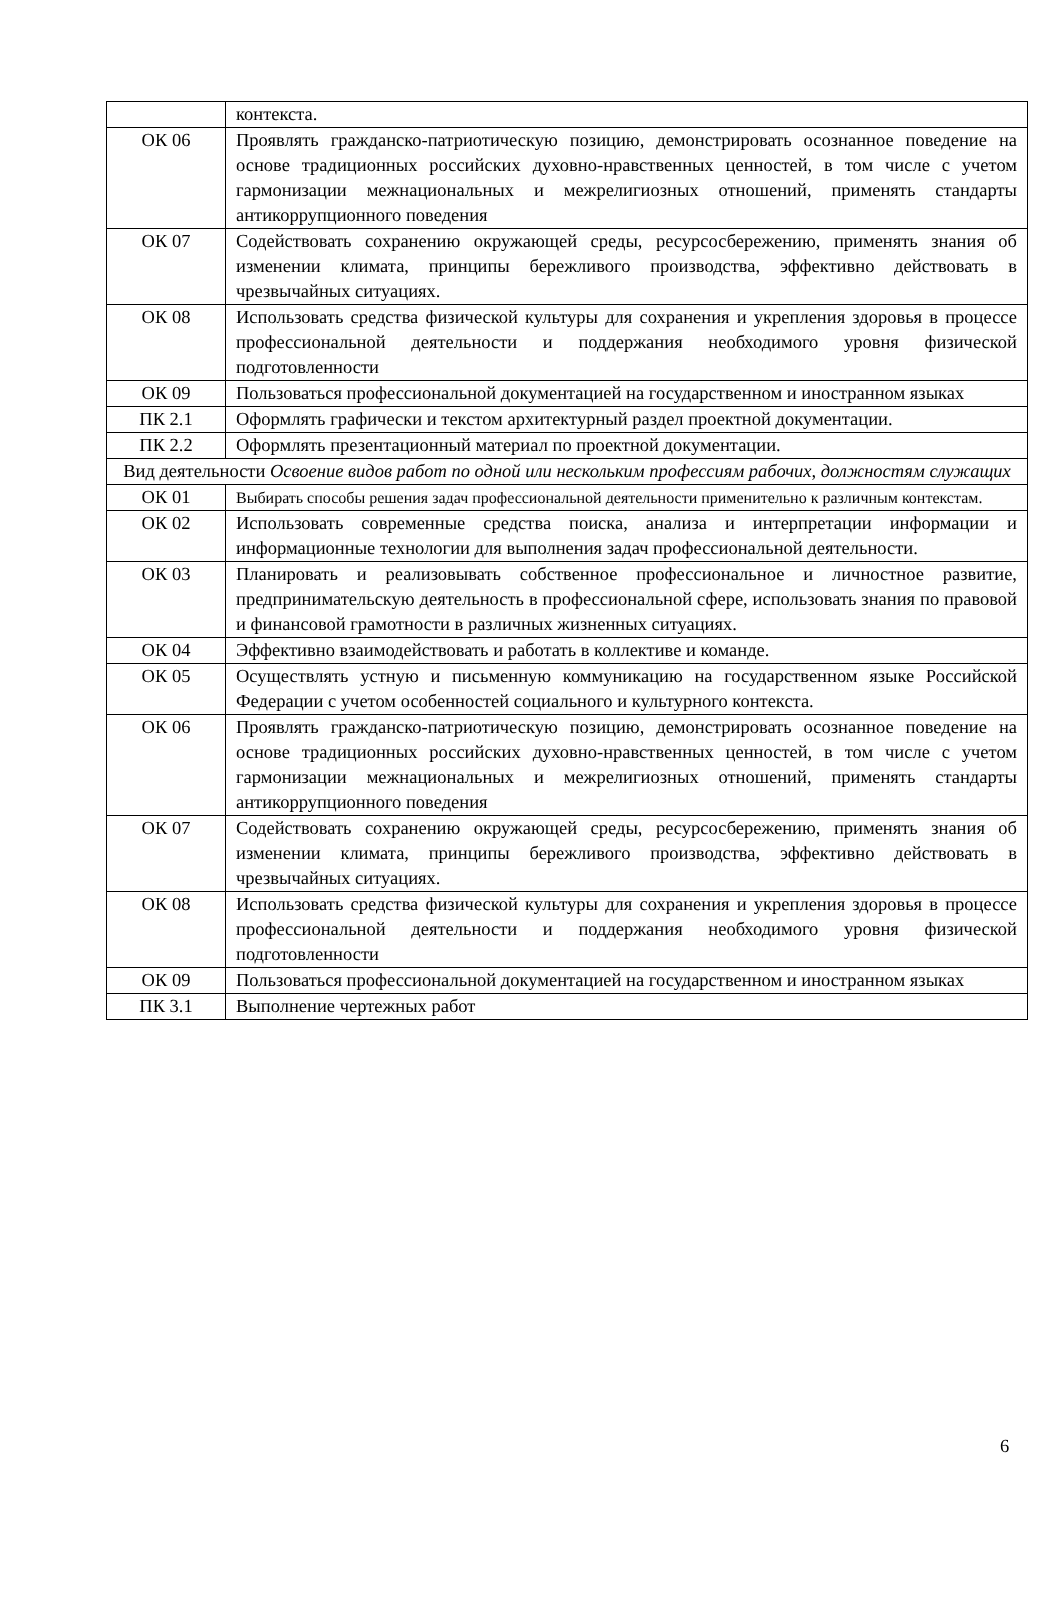| | контекста. |
| ОК 06 | Проявлять гражданско-патриотическую позицию, демонстрировать осознанное поведение на основе традиционных российских духовно-нравственных ценностей, в том числе с учетом гармонизации межнациональных и межрелигиозных отношений, применять стандарты антикоррупционного поведения |
| ОК 07 | Содействовать сохранению окружающей среды, ресурсосбережению, применять знания об изменении климата, принципы бережливого производства, эффективно действовать в чрезвычайных ситуациях. |
| ОК 08 | Использовать средства физической культуры для сохранения и укрепления здоровья в процессе профессиональной деятельности и поддержания необходимого уровня физической подготовленности |
| ОК 09 | Пользоваться профессиональной документацией на государственном и иностранном языках |
| ПК 2.1 | Оформлять графически и текстом архитектурный раздел проектной документации. |
| ПК 2.2 | Оформлять презентационный материал по проектной документации. |
| Вид деятельности Освоение видов работ по одной или нескольким профессиям рабочих, должностям служащих | |
| ОК 01 | Выбирать способы решения задач профессиональной деятельности применительно к различным контекстам. |
| ОК 02 | Использовать современные средства поиска, анализа и интерпретации информации и информационные технологии для выполнения задач профессиональной деятельности. |
| ОК 03 | Планировать и реализовывать собственное профессиональное и личностное развитие, предпринимательскую деятельность в профессиональной сфере, использовать знания по правовой и финансовой грамотности в различных жизненных ситуациях. |
| ОК 04 | Эффективно взаимодействовать и работать в коллективе и команде. |
| ОК 05 | Осуществлять устную и письменную коммуникацию на государственном языке Российской Федерации с учетом особенностей социального и культурного контекста. |
| ОК 06 | Проявлять гражданско-патриотическую позицию, демонстрировать осознанное поведение на основе традиционных российских духовно-нравственных ценностей, в том числе с учетом гармонизации межнациональных и межрелигиозных отношений, применять стандарты антикоррупционного поведения |
| ОК 07 | Содействовать сохранению окружающей среды, ресурсосбережению, применять знания об изменении климата, принципы бережливого производства, эффективно действовать в чрезвычайных ситуациях. |
| ОК 08 | Использовать средства физической культуры для сохранения и укрепления здоровья в процессе профессиональной деятельности и поддержания необходимого уровня физической подготовленности |
| ОК 09 | Пользоваться профессиональной документацией на государственном и иностранном языках |
| ПК 3.1 | Выполнение чертежных работ |
6